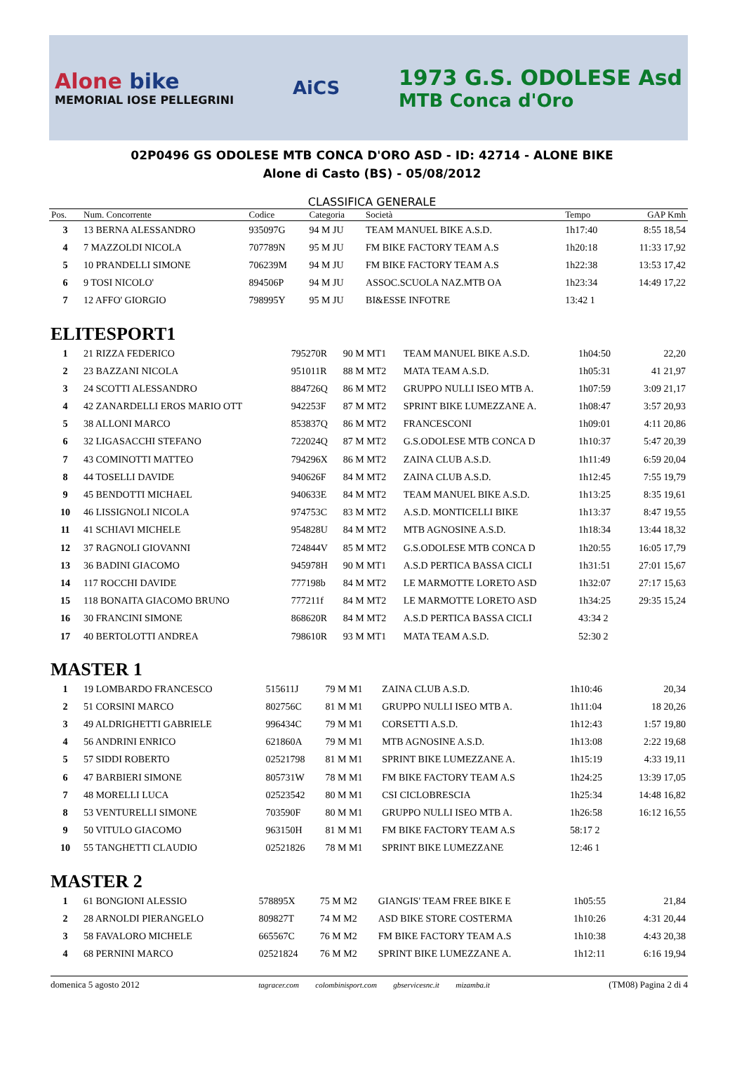Alone bike
MEMORIAL IOSE PELLEGRINI
AiCS
1973 G.S. ODOLESE Asd
MTB Conca d'Oro
02P0496 GS ODOLESE MTB CONCA D'ORO ASD - ID: 42714 - ALONE BIKE
Alone di Casto (BS) - 05/08/2012
CLASSIFICA GENERALE
| Pos. | Num. Concorrente | Codice | Categoria | Società | Tempo | GAP Kmh |
| --- | --- | --- | --- | --- | --- | --- |
| 3 | 13 BERNA ALESSANDRO | 935097G | 94 M JU | TEAM MANUEL BIKE A.S.D. | 1h17:40 | 8:55 18,54 |
| 4 | 7 MAZZOLDI NICOLA | 707789N | 95 M JU | FM BIKE FACTORY TEAM A.S | 1h20:18 | 11:33 17,92 |
| 5 | 10 PRANDELLI SIMONE | 706239M | 94 M JU | FM BIKE FACTORY TEAM A.S | 1h22:38 | 13:53 17,42 |
| 6 | 9 TOSI NICOLO' | 894506P | 94 M JU | ASSOC.SCUOLA NAZ.MTB OA | 1h23:34 | 14:49 17,22 |
| 7 | 12 AFFO' GIORGIO | 798995Y | 95 M JU | BI&ESSE INFOTRE | 13:42 1 | |
ELITESPORT1
| 1 | 21 RIZZA FEDERICO | 795270R | 90 M MT1 | TEAM MANUEL BIKE A.S.D. | 1h04:50 | 22,20 |
| 2 | 23 BAZZANI NICOLA | 951011R | 88 M MT2 | MATA TEAM A.S.D. | 1h05:31 | 41 21,97 |
| 3 | 24 SCOTTI ALESSANDRO | 884726Q | 86 M MT2 | GRUPPO NULLI ISEO MTB A. | 1h07:59 | 3:09 21,17 |
| 4 | 42 ZANARDELLI EROS MARIO OTT | 942253F | 87 M MT2 | SPRINT BIKE LUMEZZANE A. | 1h08:47 | 3:57 20,93 |
| 5 | 38 ALLONI MARCO | 853837Q | 86 M MT2 | FRANCESCONI | 1h09:01 | 4:11 20,86 |
| 6 | 32 LIGASACCHI STEFANO | 722024Q | 87 M MT2 | G.S.ODOLESE MTB CONCA D | 1h10:37 | 5:47 20,39 |
| 7 | 43 COMINOTTI MATTEO | 794296X | 86 M MT2 | ZAINA CLUB A.S.D. | 1h11:49 | 6:59 20,04 |
| 8 | 44 TOSELLI DAVIDE | 940626F | 84 M MT2 | ZAINA CLUB A.S.D. | 1h12:45 | 7:55 19,79 |
| 9 | 45 BENDOTTI MICHAEL | 940633E | 84 M MT2 | TEAM MANUEL BIKE A.S.D. | 1h13:25 | 8:35 19,61 |
| 10 | 46 LISSIGNOLI NICOLA | 974753C | 83 M MT2 | A.S.D. MONTICELLI BIKE | 1h13:37 | 8:47 19,55 |
| 11 | 41 SCHIAVI MICHELE | 954828U | 84 M MT2 | MTB AGNOSINE A.S.D. | 1h18:34 | 13:44 18,32 |
| 12 | 37 RAGNOLI GIOVANNI | 724844V | 85 M MT2 | G.S.ODOLESE MTB CONCA D | 1h20:55 | 16:05 17,79 |
| 13 | 36 BADINI GIACOMO | 945978H | 90 M MT1 | A.S.D PERTICA BASSA CICLI | 1h31:51 | 27:01 15,67 |
| 14 | 117 ROCCHI DAVIDE | 777198b | 84 M MT2 | LE MARMOTTE LORETO ASD | 1h32:07 | 27:17 15,63 |
| 15 | 118 BONAITA GIACOMO BRUNO | 777211f | 84 M MT2 | LE MARMOTTE LORETO ASD | 1h34:25 | 29:35 15,24 |
| 16 | 30 FRANCINI SIMONE | 868620R | 84 M MT2 | A.S.D PERTICA BASSA CICLI | 43:34 2 | |
| 17 | 40 BERTOLOTTI ANDREA | 798610R | 93 M MT1 | MATA TEAM A.S.D. | 52:30 2 | |
MASTER 1
| 1 | 19 LOMBARDO FRANCESCO | 515611J | 79 M M1 | ZAINA CLUB A.S.D. | 1h10:46 | 20,34 |
| 2 | 51 CORSINI MARCO | 802756C | 81 M M1 | GRUPPO NULLI ISEO MTB A. | 1h11:04 | 18 20,26 |
| 3 | 49 ALDRIGHETTI GABRIELE | 996434C | 79 M M1 | CORSETTI A.S.D. | 1h12:43 | 1:57 19,80 |
| 4 | 56 ANDRINI ENRICO | 621860A | 79 M M1 | MTB AGNOSINE A.S.D. | 1h13:08 | 2:22 19,68 |
| 5 | 57 SIDDI ROBERTO | 02521798 | 81 M M1 | SPRINT BIKE LUMEZZANE A. | 1h15:19 | 4:33 19,11 |
| 6 | 47 BARBIERI SIMONE | 805731W | 78 M M1 | FM BIKE FACTORY TEAM A.S | 1h24:25 | 13:39 17,05 |
| 7 | 48 MORELLI LUCA | 02523542 | 80 M M1 | CSI CICLOBRESCIA | 1h25:34 | 14:48 16,82 |
| 8 | 53 VENTURELLI SIMONE | 703590F | 80 M M1 | GRUPPO NULLI ISEO MTB A. | 1h26:58 | 16:12 16,55 |
| 9 | 50 VITULO GIACOMO | 963150H | 81 M M1 | FM BIKE FACTORY TEAM A.S | 58:17 2 | |
| 10 | 55 TANGHETTI CLAUDIO | 02521826 | 78 M M1 | SPRINT BIKE LUMEZZANE | 12:46 1 | |
MASTER 2
| 1 | 61 BONGIONI ALESSIO | 578895X | 75 M M2 | GIANGIS' TEAM FREE BIKE E | 1h05:55 | 21,84 |
| 2 | 28 ARNOLDI PIERANGELO | 809827T | 74 M M2 | ASD BIKE STORE COSTERMA | 1h10:26 | 4:31 20,44 |
| 3 | 58 FAVALORO MICHELE | 665567C | 76 M M2 | FM BIKE FACTORY TEAM A.S | 1h10:38 | 4:43 20,38 |
| 4 | 68 PERNINI MARCO | 02521824 | 76 M M2 | SPRINT BIKE LUMEZZANE A. | 1h12:11 | 6:16 19,94 |
domenica 5 agosto 2012 tagracer.com colombinisport.com gbservicesnc.it mizamba.it (TM08) Pagina 2 di 4